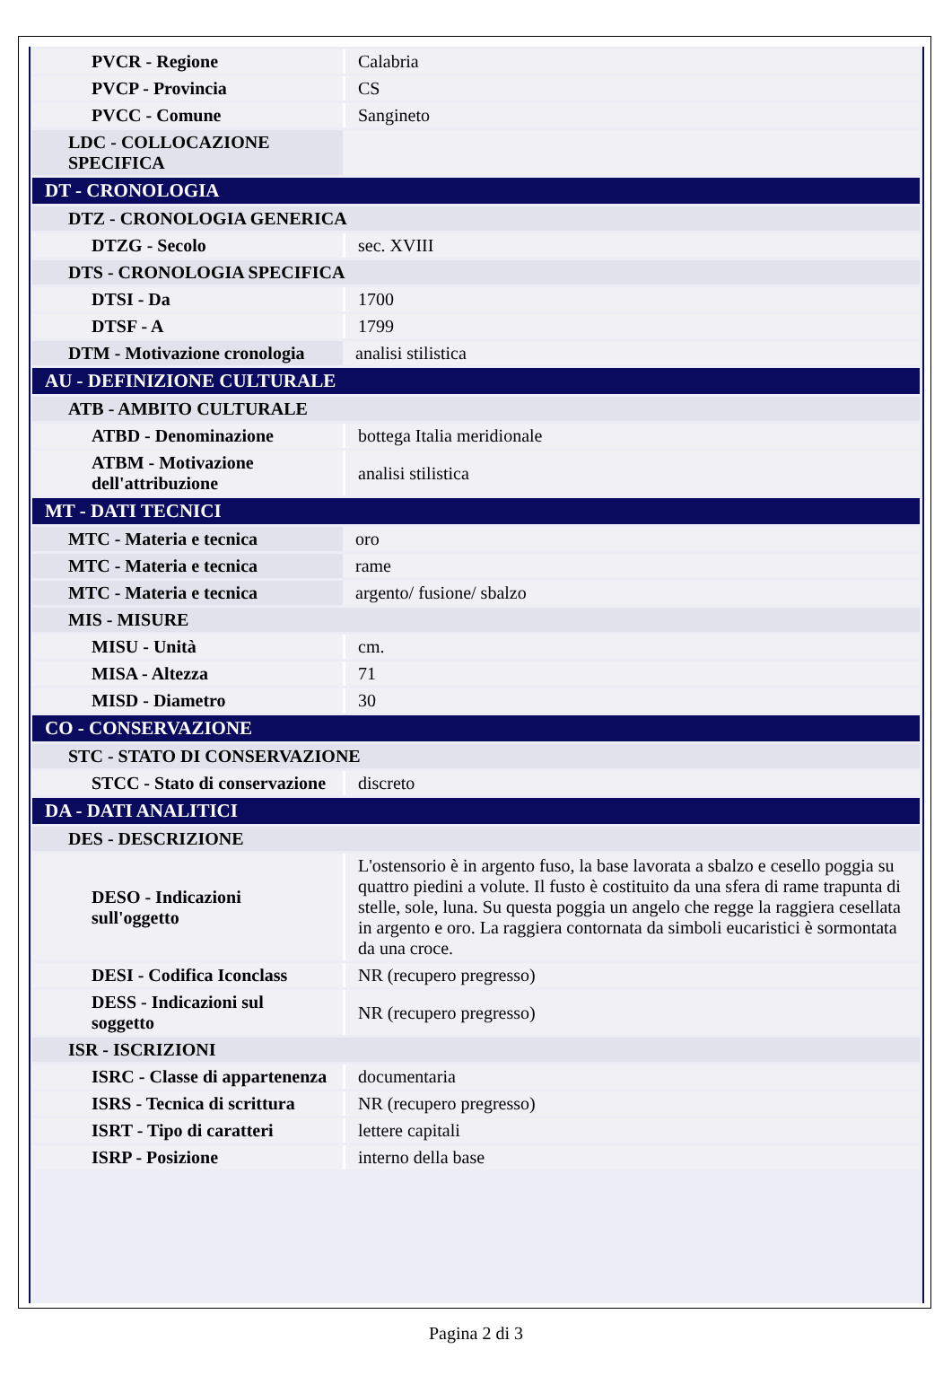| PVCR - Regione | Calabria |
| PVCP - Provincia | CS |
| PVCC - Comune | Sangineto |
| LDC - COLLOCAZIONE SPECIFICA | |
| DT - CRONOLOGIA | |
| DTZ - CRONOLOGIA GENERICA | |
| DTZG - Secolo | sec. XVIII |
| DTS - CRONOLOGIA SPECIFICA | |
| DTSI - Da | 1700 |
| DTSF - A | 1799 |
| DTM - Motivazione cronologia | analisi stilistica |
| AU - DEFINIZIONE CULTURALE | |
| ATB - AMBITO CULTURALE | |
| ATBD - Denominazione | bottega Italia meridionale |
| ATBM - Motivazione dell'attribuzione | analisi stilistica |
| MT - DATI TECNICI | |
| MTC - Materia e tecnica | oro |
| MTC - Materia e tecnica | rame |
| MTC - Materia e tecnica | argento/ fusione/ sbalzo |
| MIS - MISURE | |
| MISU - Unità | cm. |
| MISA - Altezza | 71 |
| MISD - Diametro | 30 |
| CO - CONSERVAZIONE | |
| STC - STATO DI CONSERVAZIONE | |
| STCC - Stato di conservazione | discreto |
| DA - DATI ANALITICI | |
| DES - DESCRIZIONE | |
| DESO - Indicazioni sull'oggetto | L'ostensorio è in argento fuso, la base lavorata a sbalzo e cesello poggia su quattro piedini a volute. Il fusto è costituito da una sfera di rame trapunta di stelle, sole, luna. Su questa poggia un angelo che regge la raggiera cesellata in argento e oro. La raggiera contornata da simboli eucaristici è sormontata da una croce. |
| DESI - Codifica Iconclass | NR (recupero pregresso) |
| DESS - Indicazioni sul soggetto | NR (recupero pregresso) |
| ISR - ISCRIZIONI | |
| ISRC - Classe di appartenenza | documentaria |
| ISRS - Tecnica di scrittura | NR (recupero pregresso) |
| ISRT - Tipo di caratteri | lettere capitali |
| ISRP - Posizione | interno della base |
Pagina 2 di 3